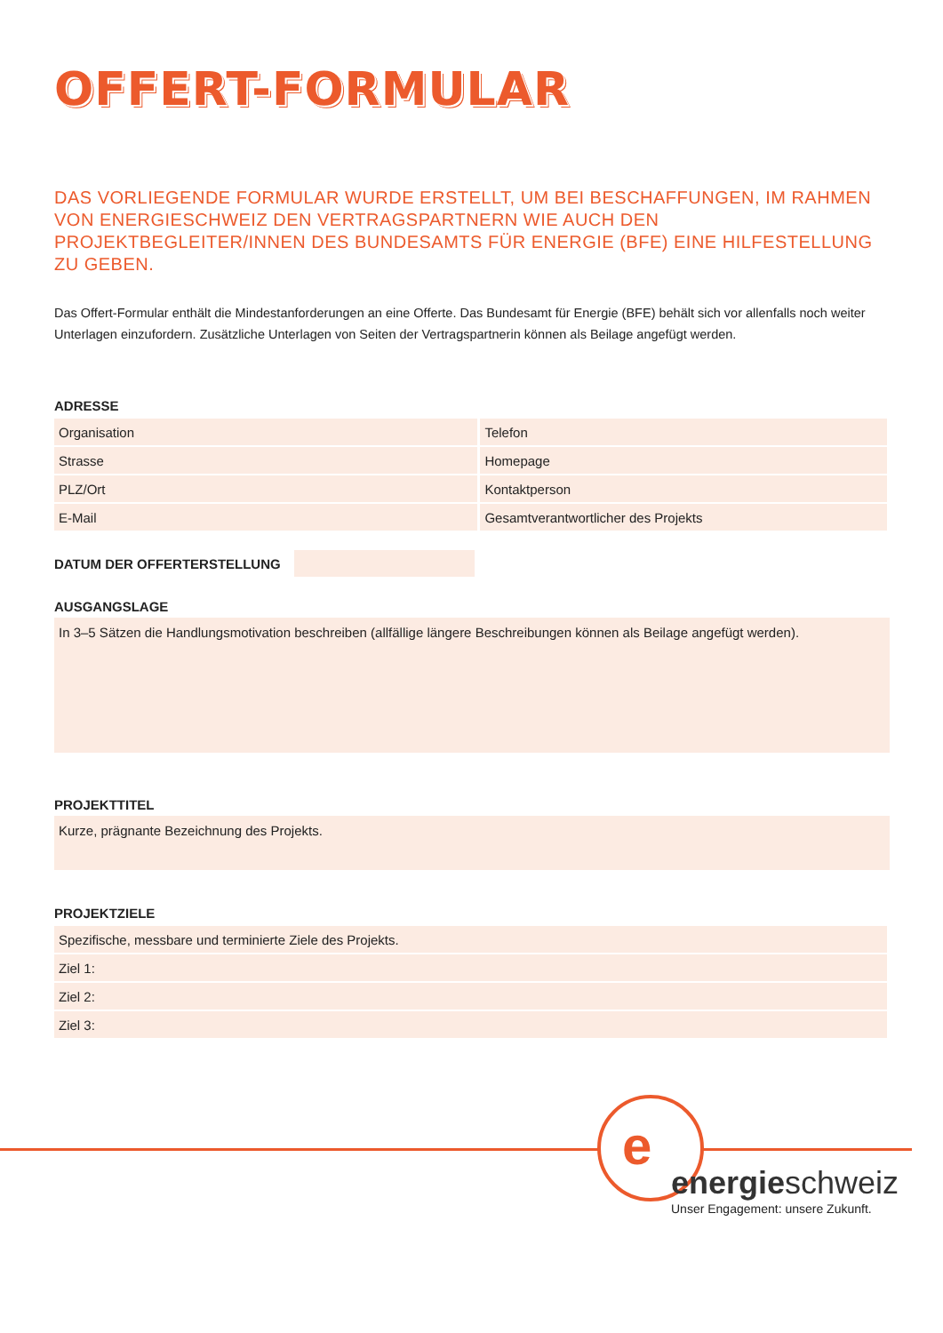OFFERT-FORMULAR
DAS VORLIEGENDE FORMULAR WURDE ERSTELLT, UM BEI BESCHAFFUNGEN, IM RAHMEN VON ENERGIESCHWEIZ DEN VERTRAGSPARTNERN WIE AUCH DEN PROJEKTBEGLEITER/INNEN DES BUNDESAMTS FÜR ENERGIE (BFE) EINE HILFESTELLUNG ZU GEBEN.
Das Offert-Formular enthält die Mindestanforderungen an eine Offerte. Das Bundesamt für Energie (BFE) behält sich vor allenfalls noch weiter Unterlagen einzufordern. Zusätzliche Unterlagen von Seiten der Vertragspartnerin können als Beilage angefügt werden.
ADRESSE
| Organisation | Telefon |
| Strasse | Homepage |
| PLZ/Ort | Kontaktperson |
| E-Mail | Gesamtverantwortlicher des Projekts |
DATUM DER OFFERTERSTELLUNG
AUSGANGSLAGE
In 3–5 Sätzen die Handlungsmotivation beschreiben (allfällige längere Beschreibungen können als Beilage angefügt werden).
PROJEKTTITEL
Kurze, prägnante Bezeichnung des Projekts.
PROJEKTZIELE
| Spezifische, messbare und terminierte Ziele des Projekts. |
| Ziel 1: |
| Ziel 2: |
| Ziel 3: |
e
energieschweiz
Unser Engagement: unsere Zukunft.